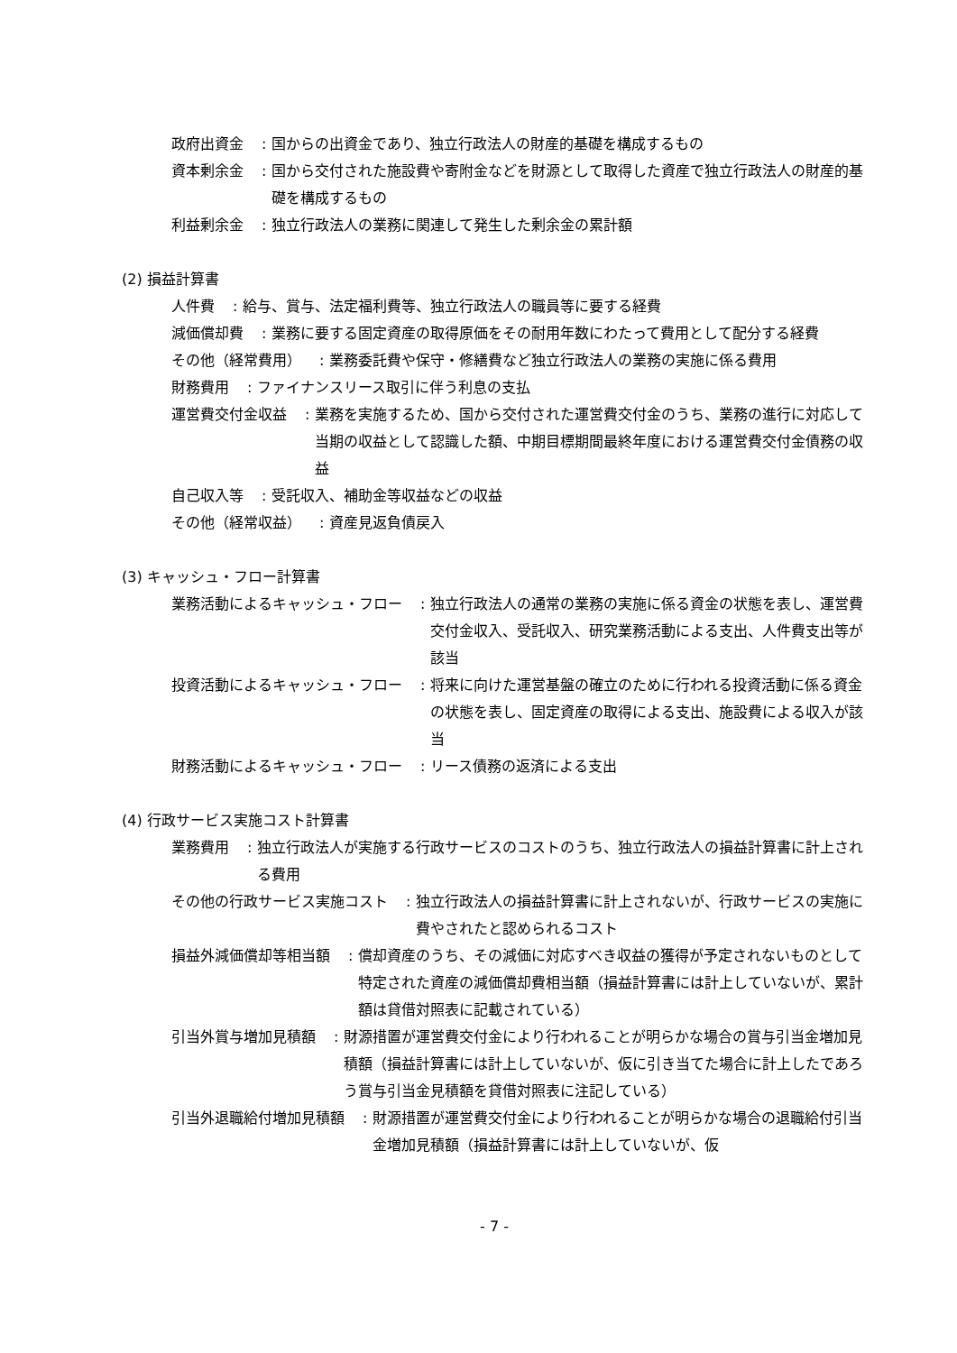政府出資金: 国からの出資金であり、独立行政法人の財産的基礎を構成するもの
資本剰余金: 国から交付された施設費や寄附金などを財源として取得した資産で独立行政法人の財産的基礎を構成するもの
利益剰余金: 独立行政法人の業務に関連して発生した剰余金の累計額
(2) 損益計算書
人件費: 給与、賞与、法定福利費等、独立行政法人の職員等に要する経費
減価償却費: 業務に要する固定資産の取得原価をその耐用年数にわたって費用として配分する経費
その他（経常費用）: 業務委託費や保守・修繕費など独立行政法人の業務の実施に係る費用
財務費用: ファイナンスリース取引に伴う利息の支払
運営費交付金収益: 業務を実施するため、国から交付された運営費交付金のうち、業務の進行に対応して当期の収益として認識した額、中期目標期間最終年度における運営費交付金債務の収益
自己収入等: 受託収入、補助金等収益などの収益
その他（経常収益）: 資産見返負債戻入
(3) キャッシュ・フロー計算書
業務活動によるキャッシュ・フロー: 独立行政法人の通常の業務の実施に係る資金の状態を表し、運営費交付金収入、受託収入、研究業務活動による支出、人件費支出等が該当
投資活動によるキャッシュ・フロー: 将来に向けた運営基盤の確立のために行われる投資活動に係る資金の状態を表し、固定資産の取得による支出、施設費による収入が該当
財務活動によるキャッシュ・フロー: リース債務の返済による支出
(4) 行政サービス実施コスト計算書
業務費用: 独立行政法人が実施する行政サービスのコストのうち、独立行政法人の損益計算書に計上される費用
その他の行政サービス実施コスト: 独立行政法人の損益計算書に計上されないが、行政サービスの実施に費やされたと認められるコスト
損益外減価償却等相当額: 償却資産のうち、その減価に対応すべき収益の獲得が予定されないものとして特定された資産の減価償却費相当額（損益計算書には計上していないが、累計額は貸借対照表に記載されている）
引当外賞与増加見積額: 財源措置が運営費交付金により行われることが明らかな場合の賞与引当金増加見積額（損益計算書には計上していないが、仮に引き当てた場合に計上したであろう賞与引当金見積額を貸借対照表に注記している）
引当外退職給付増加見積額: 財源措置が運営費交付金により行われることが明らかな場合の退職給付引当金増加見積額（損益計算書には計上していないが、仮
- 7 -